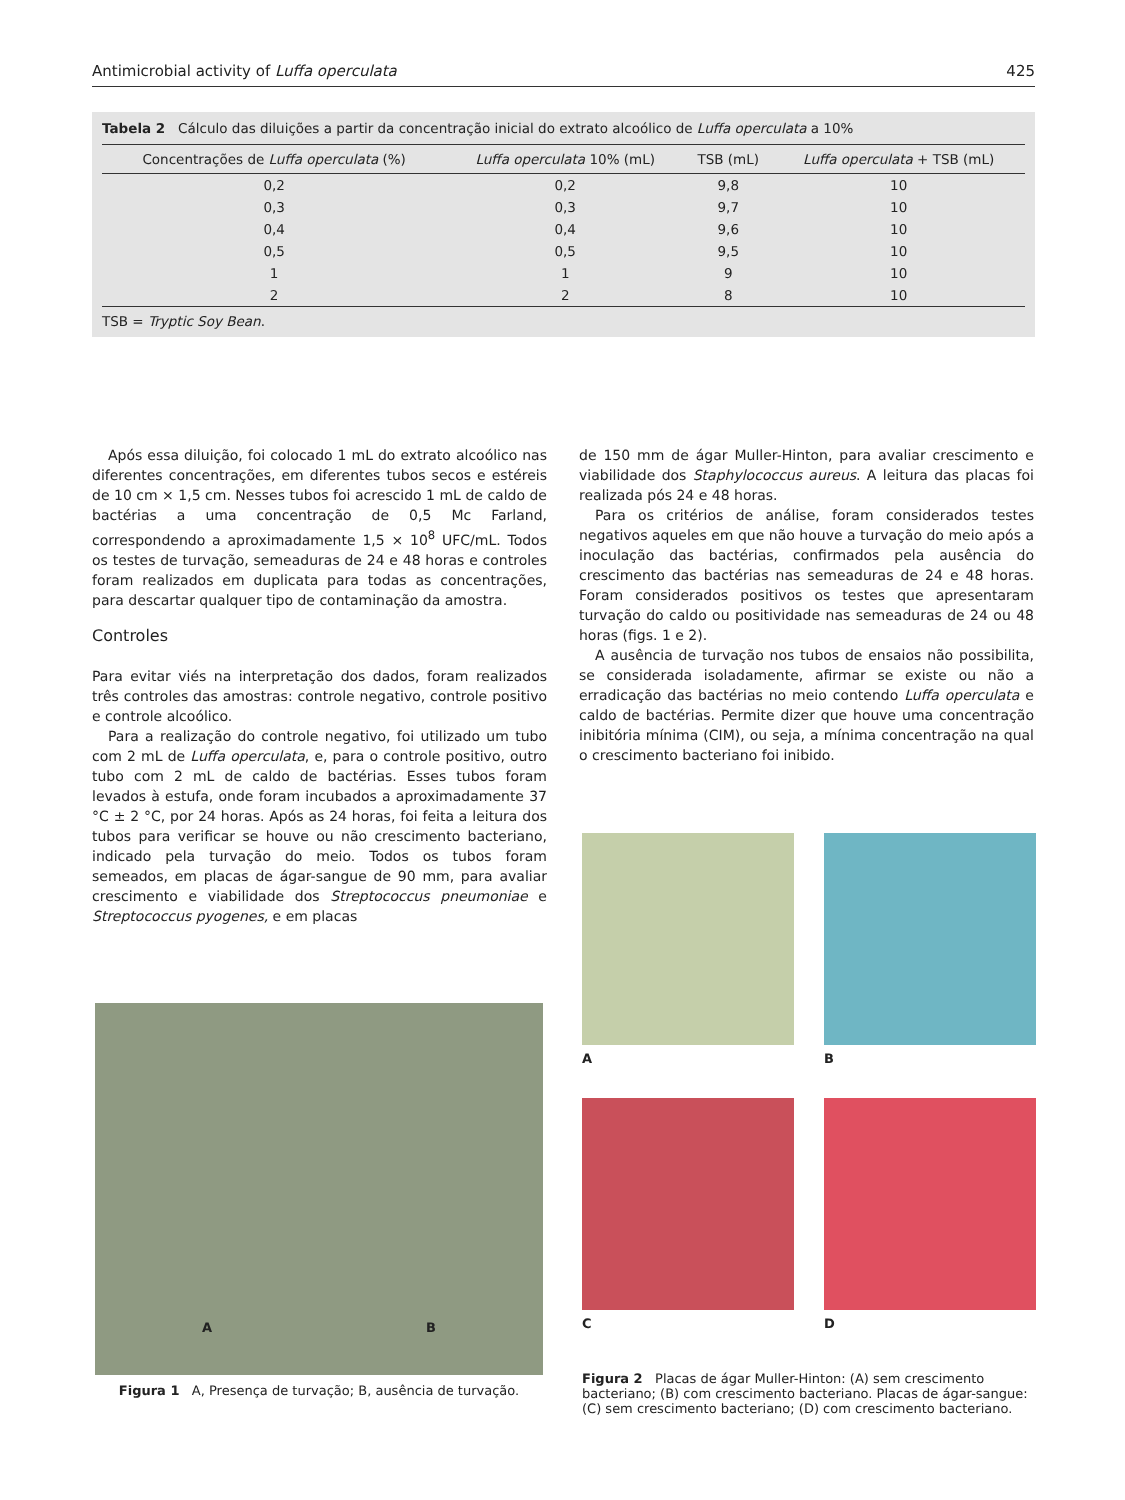Antimicrobial activity of Luffa operculata 425
Tabela 2 Cálculo das diluições a partir da concentração inicial do extrato alcoólico de Luffa operculata a 10%
| Concentrações de Luffa operculata (%) | Luffa operculata 10% (mL) | TSB (mL) | Luffa operculata + TSB (mL) |
| --- | --- | --- | --- |
| 0,2 | 0,2 | 9,8 | 10 |
| 0,3 | 0,3 | 9,7 | 10 |
| 0,4 | 0,4 | 9,6 | 10 |
| 0,5 | 0,5 | 9,5 | 10 |
| 1 | 1 | 9 | 10 |
| 2 | 2 | 8 | 10 |
TSB = Tryptic Soy Bean.
Após essa diluição, foi colocado 1 mL do extrato alcoólico nas diferentes concentrações, em diferentes tubos secos e estéreis de 10 cm × 1,5 cm. Nesses tubos foi acrescido 1 mL de caldo de bactérias a uma concentração de 0,5 Mc Farland, correspondendo a aproximadamente 1,5 × 10<sup>8</sup> UFC/mL. Todos os testes de turvação, semeaduras de 24 e 48 horas e controles foram realizados em duplicata para todas as concentrações, para descartar qualquer tipo de contaminação da amostra.
Controles
Para evitar viés na interpretação dos dados, foram realizados três controles das amostras: controle negativo, controle positivo e controle alcoólico.
Para a realização do controle negativo, foi utilizado um tubo com 2 mL de Luffa operculata, e, para o controle positivo, outro tubo com 2 mL de caldo de bactérias. Esses tubos foram levados à estufa, onde foram incubados a aproximadamente 37 °C ± 2 °C, por 24 horas. Após as 24 horas, foi feita a leitura dos tubos para verificar se houve ou não crescimento bacteriano, indicado pela turvação do meio. Todos os tubos foram semeados, em placas de ágar-sangue de 90 mm, para avaliar crescimento e viabilidade dos Streptococcus pneumoniae e Streptococcus pyogenes, e em placas
de 150 mm de ágar Muller-Hinton, para avaliar crescimento e viabilidade dos Staphylococcus aureus. A leitura das placas foi realizada pós 24 e 48 horas.
Para os critérios de análise, foram considerados testes negativos aqueles em que não houve a turvação do meio após a inoculação das bactérias, confirmados pela ausência do crescimento das bactérias nas semeaduras de 24 e 48 horas. Foram considerados positivos os testes que apresentaram turvação do caldo ou positividade nas semeaduras de 24 ou 48 horas (figs. 1 e 2).
A ausência de turvação nos tubos de ensaios não possibilita, se considerada isoladamente, afirmar se existe ou não a erradicação das bactérias no meio contendo Luffa operculata e caldo de bactérias. Permite dizer que houve uma concentração inibitória mínima (CIM), ou seja, a mínima concentração na qual o crescimento bacteriano foi inibido.
A B
Figura 1 A, Presença de turvação; B, ausência de turvação.
A
B
C
D
Figura 2 Placas de ágar Muller-Hinton: (A) sem crescimento bacteriano; (B) com crescimento bacteriano. Placas de ágar-sangue: (C) sem crescimento bacteriano; (D) com crescimento bacteriano.